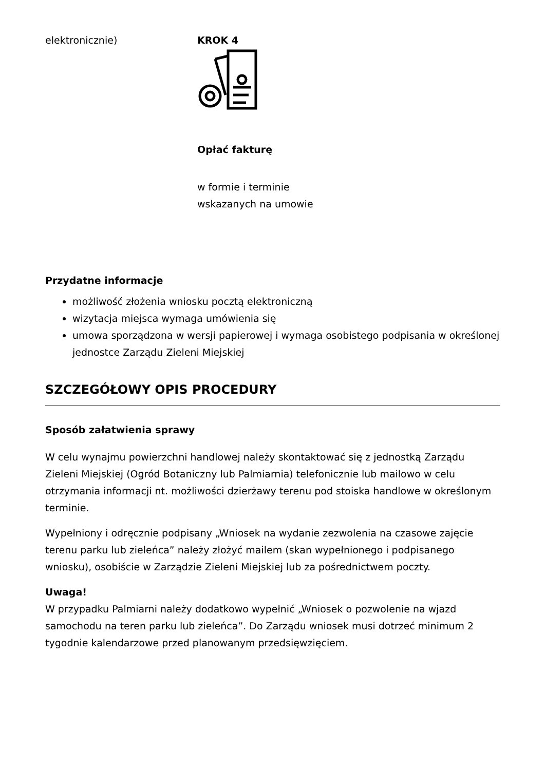elektronicznie) KROK 4
Opłać fakturę
w formie i terminie wskazanych na umowie
Przydatne informacje
możliwość złożenia wniosku pocztą elektroniczną
wizytacja miejsca wymaga umówienia się
umowa sporządzona w wersji papierowej i wymaga osobistego podpisania w określonej jednostce Zarządu Zieleni Miejskiej
SZCZEGÓŁOWY OPIS PROCEDURY
Sposób załatwienia sprawy
W celu wynajmu powierzchni handlowej należy skontaktować się z jednostką Zarządu Zieleni Miejskiej (Ogród Botaniczny lub Palmiarnia) telefonicznie lub mailowo w celu otrzymania informacji nt. możliwości dzierżawy terenu pod stoiska handlowe w określonym terminie.
Wypełniony i odręcznie podpisany „Wniosek na wydanie zezwolenia na czasowe zajęcie terenu parku lub zieleńca” należy złożyć mailem (skan wypełnionego i podpisanego wniosku), osobiście w Zarządzie Zieleni Miejskiej lub za pośrednictwem poczty.
Uwaga!
W przypadku Palmiarni należy dodatkowo wypełnić „Wniosek o pozwolenie na wjazd samochodu na teren parku lub zieleńca”. Do Zarządu wniosek musi dotrzeć minimum 2 tygodnie kalendarzowe przed planowanym przedsięwzięciem.